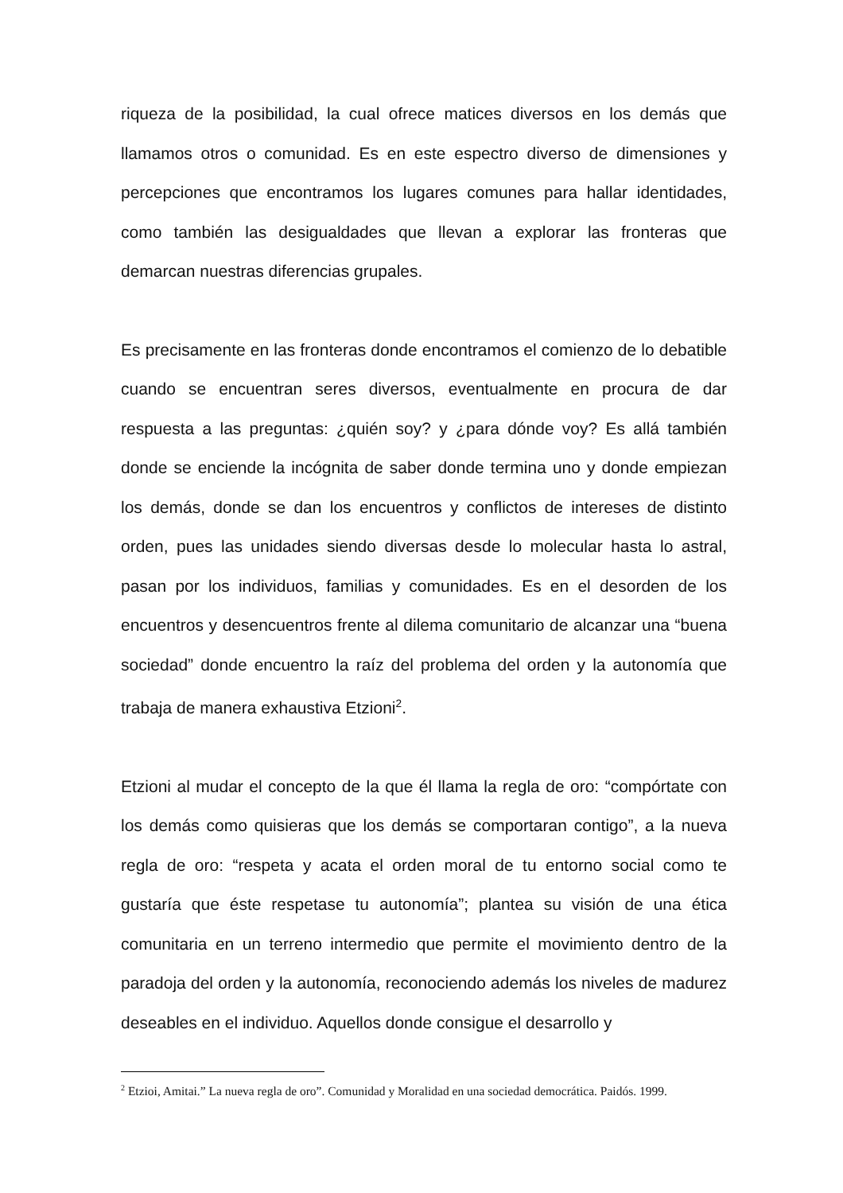riqueza de la posibilidad, la cual ofrece matices diversos en los demás que llamamos otros o comunidad. Es en este espectro diverso de dimensiones y percepciones que encontramos los lugares comunes para hallar identidades, como también las desigualdades que llevan a explorar las fronteras que demarcan nuestras diferencias grupales.
Es precisamente en las fronteras donde encontramos el comienzo de lo debatible cuando se encuentran seres diversos, eventualmente en procura de dar respuesta a las preguntas: ¿quién soy? y ¿para dónde voy? Es allá también donde se enciende la incógnita de saber donde termina uno y donde empiezan los demás, donde se dan los encuentros y conflictos de intereses de distinto orden, pues las unidades siendo diversas desde lo molecular hasta lo astral, pasan por los individuos, familias y comunidades. Es en el desorden de los encuentros y desencuentros frente al dilema comunitario de alcanzar una “buena sociedad” donde encuentro la raíz del problema del orden y la autonomía que trabaja de manera exhaustiva Etzioni<sup>2</sup>.
Etzioni al mudar el concepto de la que él llama la regla de oro: “compórtate con los demás como quisieras que los demás se comportaran contigo”, a la nueva regla de oro: “respeta y acata el orden moral de tu entorno social como te gustaría que éste respetase tu autonomía”; plantea su visión de una ética comunitaria en un terreno intermedio que permite el movimiento dentro de la paradoja del orden y la autonomía, reconociendo además los niveles de madurez deseables en el individuo. Aquellos donde consigue el desarrollo y
<sup>2</sup> Etzioi, Amitai.” La nueva regla de oro”. Comunidad y Moralidad en una sociedad democrática. Paidós. 1999.